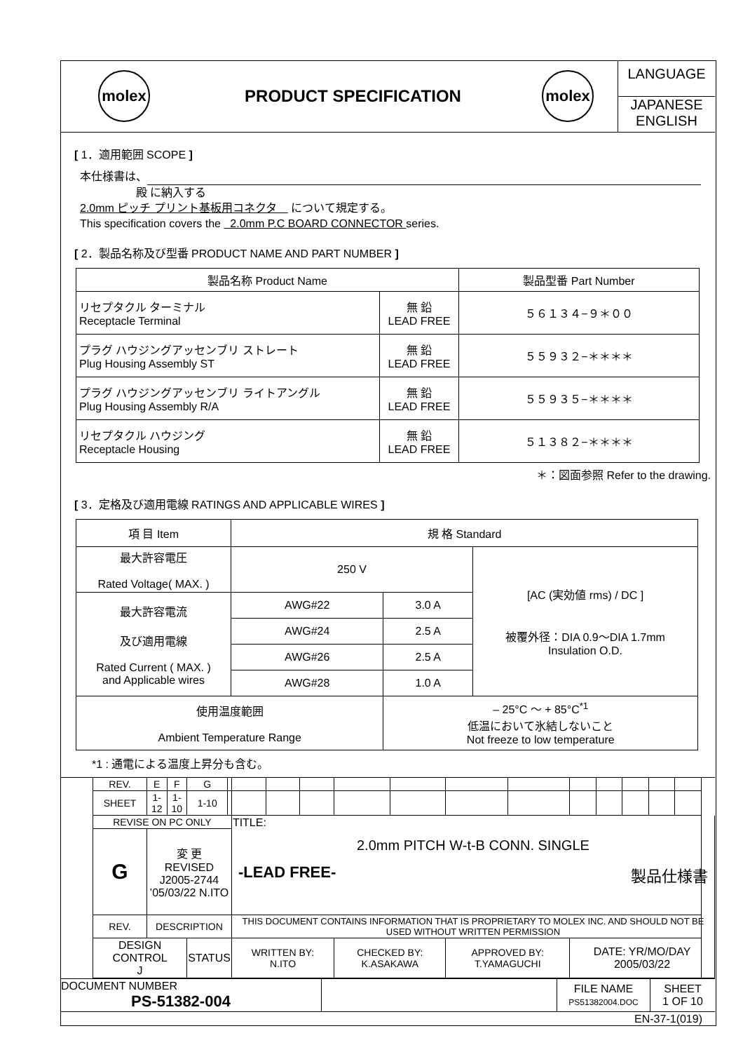| molex | PRODUCT SPECIFICATION | molex | LANGUAGE JAPANESE ENGLISH |
[ 1．適用範囲 SCOPE ]
本仕様書は、
殿 に納入する
2.0mm ピッチ プリント基板用コネクタ　 について規定する。
This specification covers the 2.0mm P.C BOARD CONNECTOR series.
[ 2．製品名称及び型番 PRODUCT NAME AND PART NUMBER ]
| 製品名称 Product Name | | 製品型番 Part Number |
| リセプタクル ターミナル Receptacle Terminal | 無 鉛 LEAD FREE | ５６１３４−９＊００ |
| プラグ ハウジングアッセンブリ ストレート Plug Housing Assembly ST | 無 鉛 LEAD FREE | ５５９３２−＊＊＊＊ |
| プラグ ハウジングアッセンブリ ライトアングル Plug Housing Assembly R/A | 無 鉛 LEAD FREE | ５５９３５−＊＊＊＊ |
| リセプタクル ハウジング Receptacle Housing | 無 鉛 LEAD FREE | ５１３８２−＊＊＊＊ |
＊：図面参照 Refer to the drawing.
[ 3．定格及び適用電線 RATINGS AND APPLICABLE WIRES ]
| 項 目 Item | 規 格 Standard | | |
| 最大許容電圧 Rated Voltage( MAX. ) | 250 V | | [AC (実効値 rms) / DC ] 被覆外径：DIA 0.9〜DIA 1.7mm Insulation O.D. |
| 最大許容電流 及び適用電線 Rated Current ( MAX. ) and Applicable wires | AWG#22 | 3.0 A | |
| | AWG#24 | 2.5 A | |
| | AWG#26 | 2.5 A | |
| | AWG#28 | 1.0 A | |
| 使用温度範囲 Ambient Temperature Range | | – 25°C ～ + 85°C<sup>*1</sup> 低温において氷結しないこと Not freeze to low temperature | |
*1 : 通電による温度上昇分も含む。
| | REV. | E | F | G | | | | | | | | | | | | | | |
| | SHEET | 1-12 | 1-10 | 1-10 | | | | | | | | | | | | | | |
| | REVISE ON PC ONLY | | | | | TITLE: 2.0mm PITCH W-t-B CONN. SINGLE -LEAD FREE- 製品仕様書 | | | | | | | | | | | | |
| | G | 変 更 REVISED J2005-2744 ’05/03/22 N.ITO | | | | | | | | | | | | | | | | |
| | REV. | DESCRIPTION | | | | THIS DOCUMENT CONTAINS INFORMATION THAT IS PROPRIETARY TO MOLEX INC. AND SHOULD NOT BE USED WITHOUT WRITTEN PERMISSION | | | | | | | | | | | | |
| | DESIGN CONTROL J | | | STATUS | | WRITTEN BY: N.ITO | | | CHECKED BY: K.ASAKAWA | | APPROVED BY: T.YAMAGUCHI | | DATE: YR/MO/DAY 2005/03/22 | | | | | |
| DOCUMENT NUMBER PS-51382-004 | | FILE NAME PS51382004.DOC | SHEET 1 OF 10 |
| EN-37-1(019) | | | |